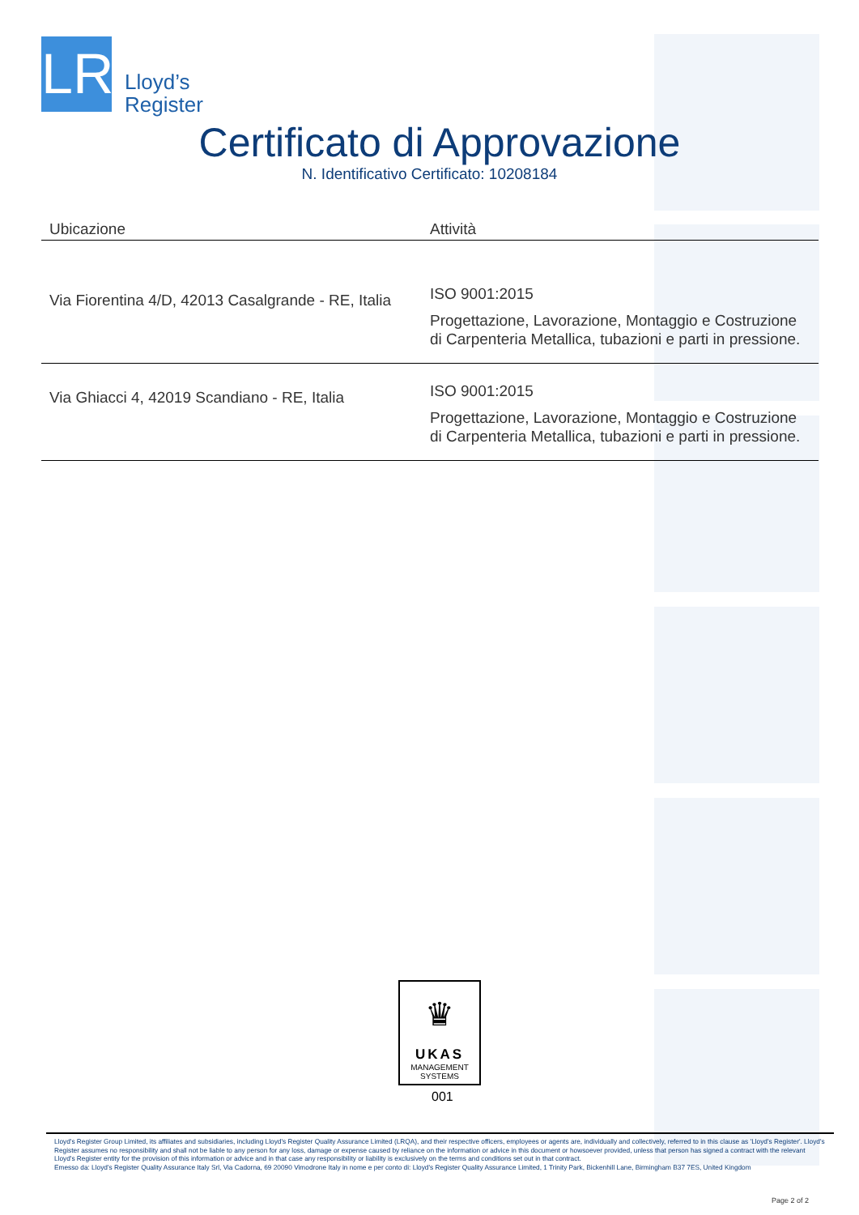LR
Lloyd’s
Register
Certificato di Approvazione
N. Identificativo Certificato: 10208184
| Ubicazione | Attività |
| --- | --- |
| Via Fiorentina 4/D, 42013 Casalgrande - RE, Italia | ISO 9001:2015 Progettazione, Lavorazione, Montaggio e Costruzione di Carpenteria Metallica, tubazioni e parti in pressione. |
| Via Ghiacci 4, 42019 Scandiano - RE, Italia | ISO 9001:2015 Progettazione, Lavorazione, Montaggio e Costruzione di Carpenteria Metallica, tubazioni e parti in pressione. |
♛
UKAS
MANAGEMENT
SYSTEMS
001
Lloyd's Register Group Limited, its affiliates and subsidiaries, including Lloyd's Register Quality Assurance Limited (LRQA), and their respective officers, employees or agents are, individually and collectively, referred to in this clause as 'Lloyd's Register'. Lloyd's Register assumes no responsibility and shall not be liable to any person for any loss, damage or expense caused by reliance on the information or advice in this document or howsoever provided, unless that person has signed a contract with the relevant Lloyd's Register entity for the provision of this information or advice and in that case any responsibility or liability is exclusively on the terms and conditions set out in that contract.
Emesso da: Lloyd's Register Quality Assurance Italy Srl, Via Cadorna, 69 20090 Vimodrone Italy in nome e per conto di: Lloyd's Register Quality Assurance Limited, 1 Trinity Park, Bickenhill Lane, Birmingham B37 7ES, United Kingdom
Page 2 of 2